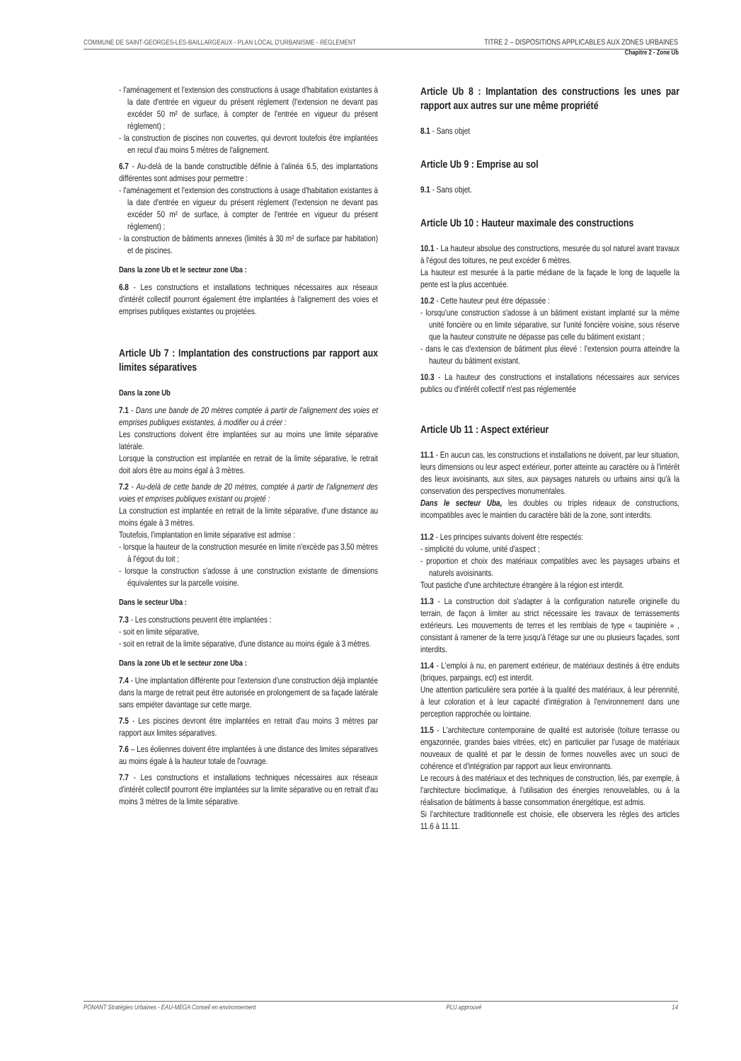COMMUNE DE SAINT-GEORGES-LES-BAILLARGEAUX - PLAN LOCAL D'URBANISME - REGLEMENT TITRE 2 – DISPOSITIONS APPLICABLES AUX ZONES URBAINES
Chapitre 2 - Zone Ub
- l'aménagement et l'extension des constructions à usage d'habitation existantes à la date d'entrée en vigueur du présent règlement (l'extension ne devant pas excéder 50 m² de surface, à compter de l'entrée en vigueur du présent règlement) ;
- la construction de piscines non couvertes, qui devront toutefois être implantées en recul d'au moins 5 mètres de l'alignement.
6.7 - Au-delà de la bande constructible définie à l'alinéa 6.5, des implantations différentes sont admises pour permettre :
- l'aménagement et l'extension des constructions à usage d'habitation existantes à la date d'entrée en vigueur du présent règlement (l'extension ne devant pas excéder 50 m² de surface, à compter de l'entrée en vigueur du présent règlement) ;
- la construction de bâtiments annexes (limités à 30 m² de surface par habitation) et de piscines.
Dans la zone Ub et le secteur zone Uba :
6.8 - Les constructions et installations techniques nécessaires aux réseaux d'intérêt collectif pourront également être implantées à l'alignement des voies et emprises publiques existantes ou projetées.
Article Ub 7 : Implantation des constructions par rapport aux limites séparatives
Dans la zone Ub
7.1 - Dans une bande de 20 mètres comptée à partir de l'alignement des voies et emprises publiques existantes, à modifier ou à créer :
Les constructions doivent être implantées sur au moins une limite séparative latérale.
Lorsque la construction est implantée en retrait de la limite séparative, le retrait doit alors être au moins égal à 3 mètres.
7.2 - Au-delà de cette bande de 20 mètres, comptée à partir de l'alignement des voies et emprises publiques existant ou projeté :
La construction est implantée en retrait de la limite séparative, d'une distance au moins égale à 3 mètres.
Toutefois, l'implantation en limite séparative est admise :
- lorsque la hauteur de la construction mesurée en limite n'excède pas 3,50 mètres à l'égout du toit ;
- lorsque la construction s'adosse à une construction existante de dimensions équivalentes sur la parcelle voisine.
Dans le secteur Uba :
7.3 - Les constructions peuvent être implantées :
- soit en limite séparative,
- soit en retrait de la limite séparative, d'une distance au moins égale à 3 mètres.
Dans la zone Ub et le secteur zone Uba :
7.4 - Une implantation différente pour l'extension d'une construction déjà implantée dans la marge de retrait peut être autorisée en prolongement de sa façade latérale sans empiéter davantage sur cette marge.
7.5 - Les piscines devront être implantées en retrait d'au moins 3 mètres par rapport aux limites séparatives.
7.6 – Les éoliennes doivent être implantées à une distance des limites séparatives au moins égale à la hauteur totale de l'ouvrage.
7.7 - Les constructions et installations techniques nécessaires aux réseaux d'intérêt collectif pourront être implantées sur la limite séparative ou en retrait d'au moins 3 mètres de la limite séparative.
Article Ub 8 : Implantation des constructions les unes par rapport aux autres sur une même propriété
8.1 - Sans objet
Article Ub 9 : Emprise au sol
9.1 - Sans objet.
Article Ub 10 : Hauteur maximale des constructions
10.1 - La hauteur absolue des constructions, mesurée du sol naturel avant travaux à l'égout des toitures, ne peut excéder 6 mètres.
La hauteur est mesurée à la partie médiane de la façade le long de laquelle la pente est la plus accentuée.
10.2 - Cette hauteur peut être dépassée :
- lorsqu'une construction s'adosse à un bâtiment existant implanté sur la même unité foncière ou en limite séparative, sur l'unité foncière voisine, sous réserve que la hauteur construite ne dépasse pas celle du bâtiment existant ;
- dans le cas d'extension de bâtiment plus élevé : l'extension pourra atteindre la hauteur du bâtiment existant.
10.3 - La hauteur des constructions et installations nécessaires aux services publics ou d'intérêt collectif n'est pas réglementée
Article Ub 11 : Aspect extérieur
11.1 - En aucun cas, les constructions et installations ne doivent, par leur situation, leurs dimensions ou leur aspect extérieur, porter atteinte au caractère ou à l'intérêt des lieux avoisinants, aux sites, aux paysages naturels ou urbains ainsi qu'à la conservation des perspectives monumentales.
Dans le secteur Uba, les doubles ou triples rideaux de constructions, incompatibles avec le maintien du caractère bâti de la zone, sont interdits.
11.2 - Les principes suivants doivent être respectés:
- simplicité du volume, unité d'aspect ;
- proportion et choix des matériaux compatibles avec les paysages urbains et naturels avoisinants.
Tout pastiche d'une architecture étrangère à la région est interdit.
11.3 - La construction doit s'adapter à la configuration naturelle originelle du terrain, de façon à limiter au strict nécessaire les travaux de terrassements extérieurs. Les mouvements de terres et les remblais de type « taupinière » , consistant à ramener de la terre jusqu'à l'étage sur une ou plusieurs façades, sont interdits.
11.4 - L'emploi à nu, en parement extérieur, de matériaux destinés à être enduits (briques, parpaings, ect) est interdit.
Une attention particulière sera portée à la qualité des matériaux, à leur pérennité, à leur coloration et à leur capacité d'intégration à l'environnement dans une perception rapprochée ou lointaine.
11.5 - L'architecture contemporaine de qualité est autorisée (toiture terrasse ou engazonnée, grandes baies vitrées, etc) en particulier par l'usage de matériaux nouveaux de qualité et par le dessin de formes nouvelles avec un souci de cohérence et d'intégration par rapport aux lieux environnants.
Le recours à des matériaux et des techniques de construction, liés, par exemple, à l'architecture bioclimatique, à l'utilisation des énergies renouvelables, ou à la réalisation de bâtiments à basse consommation énergétique, est admis.
Si l'architecture traditionnelle est choisie, elle observera les règles des articles 11.6 à 11.11.
PONANT Stratégies Urbaines - EAU-MEGA Conseil en environnement PLU approuvé 14